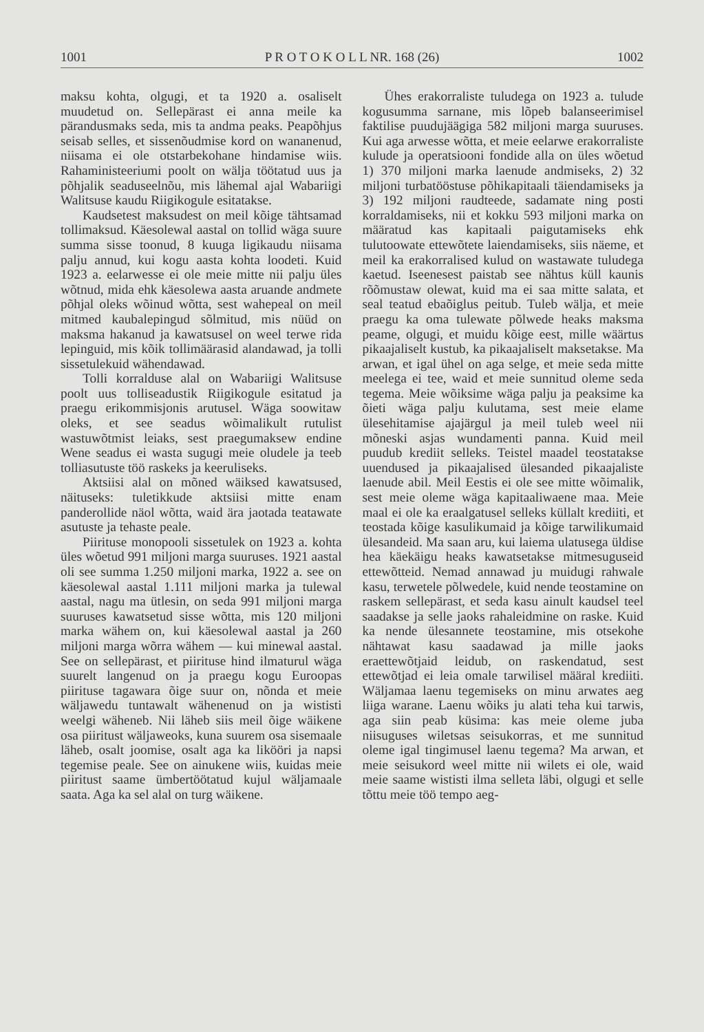1001 P R O T O K O L L NR. 168 (26) 1002
maksu kohta, olgugi, et ta 1920 a. osaliselt muudetud on. Sellepärast ei anna meile ka pärandusmaks seda, mis ta andma peaks. Peapõhjus seisab selles, et sissenõudmise kord on wananenud, niisama ei ole otstarbekohane hindamise wiis. Rahaministeeriumi poolt on wälja töötatud uus ja põhjalik seaduseelnõu, mis lähemal ajal Wabariigi Walitsuse kaudu Riigikogule esitatakse.
Kaudsetest maksudest on meil kõige tähtsamad tollimaksud. Käesolewal aastal on tollid wäga suure summa sisse toonud, 8 kuuga ligikaudu niisama palju annud, kui kogu aasta kohta loodeti. Kuid 1923 a. eelarwesse ei ole meie mitte nii palju üles wõtnud, mida ehk käesolewa aasta aruande andmete põhjal oleks wõinud wõtta, sest wahepeal on meil mitmed kaubalepingud sõlmitud, mis nüüd on maksma hakanud ja kawatsusel on weel terwe rida lepinguid, mis kõik tollimäärasid alandawad, ja tolli sissetulekuid wähendawad.
Tolli korralduse alal on Wabariigi Walitsuse poolt uus tolliseadustik Riigikogule esitatud ja praegu erikommisjonis arutusel. Wäga soowitaw oleks, et see seadus wõimalikult rutulist wastuwõtmist leiaks, sest praegumaksew endine Wene seadus ei wasta sugugi meie oludele ja teeb tolliasutuste töö raskeks ja keeruliseks.
Aktsiisi alal on mõned wäiksed kawatsused, näituseks: tuletikkude aktsiisi mitte enam panderollide näol wõtta, waid ära jaotada teatawate asutuste ja tehaste peale.
Piirituse monopooli sissetulek on 1923 a. kohta üles wõetud 991 miljoni marga suuruses. 1921 aastal oli see summa 1.250 miljoni marka, 1922 a. see on käesolewal aastal 1.111 miljoni marka ja tulewal aastal, nagu ma ütlesin, on seda 991 miljoni marga suuruses kawatsetud sisse wõtta, mis 120 miljoni marka wähem on, kui käesolewal aastal ja 260 miljoni marga wõrra wähem — kui minewal aastal. See on sellepärast, et piirituse hind ilmaturul wäga suurelt langenud on ja praegu kogu Euroopas piirituse tagawara õige suur on, nõnda et meie wäljawedu tuntawalt wähenenud on ja wististi weelgi wäheneb. Nii läheb siis meil õige wäikene osa piiritust wäljaweoks, kuna suurem osa sisemaale läheb, osalt joomise, osalt aga ka likööri ja napsi tegemise peale. See on ainukene wiis, kuidas meie piiritust saame ümbertöötatud kujul wäljamaale saata. Aga ka sel alal on turg wäikene.
Ühes erakorraliste tuludega on 1923 a. tulude kogusumma sarnane, mis lõpeb balanseerimisel faktilise puudujäägiga 582 miljoni marga suuruses. Kui aga arwesse wõtta, et meie eelarwe erakorraliste kulude ja operatsiooni fondide alla on üles wõetud 1) 370 miljoni marka laenude andmiseks, 2) 32 miljoni turbatööstuse põhikapitaali täiendamiseks ja 3) 192 miljoni raudteede, sadamate ning posti korraldamiseks, nii et kokku 593 miljoni marka on määratud kas kapitaali paigutamiseks ehk tulutoowate ettewõtete laiendamiseks, siis näeme, et meil ka erakorralised kulud on wastawate tuludega kaetud. Iseenesest paistab see nähtus küll kaunis rõõmustaw olewat, kuid ma ei saa mitte salata, et seal teatud ebaõiglus peitub. Tuleb wälja, et meie praegu ka oma tulewate põlwede heaks maksma peame, olgugi, et muidu kõige eest, mille wäärtus pikaajaliselt kustub, ka pikaajaliselt maksetakse. Ma arwan, et igal ühel on aga selge, et meie seda mitte meelega ei tee, waid et meie sunnitud oleme seda tegema. Meie wõiksime wäga palju ja peaksime ka õieti wäga palju kulutama, sest meie elame ülesehitamise ajajärgul ja meil tuleb weel nii mõneski asjas wundamenti panna. Kuid meil puudub krediit selleks. Teistel maadel teostatakse uuendused ja pikaajalised ülesanded pikaajaliste laenude abil. Meil Eestis ei ole see mitte wõimalik, sest meie oleme wäga kapitaaliwaene maa. Meie maal ei ole ka eraalgatusel selleks küllalt krediiti, et teostada kõige kasulikumaid ja kõige tarwilikumaid ülesandeid. Ma saan aru, kui laiema ulatusega üldise hea käekäigu heaks kawatsetakse mitmesuguseid ettewõtteid. Nemad annawad ju muidugi rahwale kasu, terwetele põlwedele, kuid nende teostamine on raskem sellepärast, et seda kasu ainult kaudsel teel saadakse ja selle jaoks rahaleidmine on raske. Kuid ka nende ülesannete teostamine, mis otsekohe nähtawat kasu saadawad ja mille jaoks eraettewõtjaid leidub, on raskendatud, sest ettewõtjad ei leia omale tarwilisel määral krediiti. Wäljamaa laenu tegemiseks on minu arwates aeg liiga warane. Laenu wõiks ju alati teha kui tarwis, aga siin peab küsima: kas meie oleme juba niisuguses wiletsas seisukorras, et me sunnitud oleme igal tingimusel laenu tegema? Ma arwan, et meie seisukord weel mitte nii wilets ei ole, waid meie saame wististi ilma selleta läbi, olgugi et selle tõttu meie töö tempo aeg-